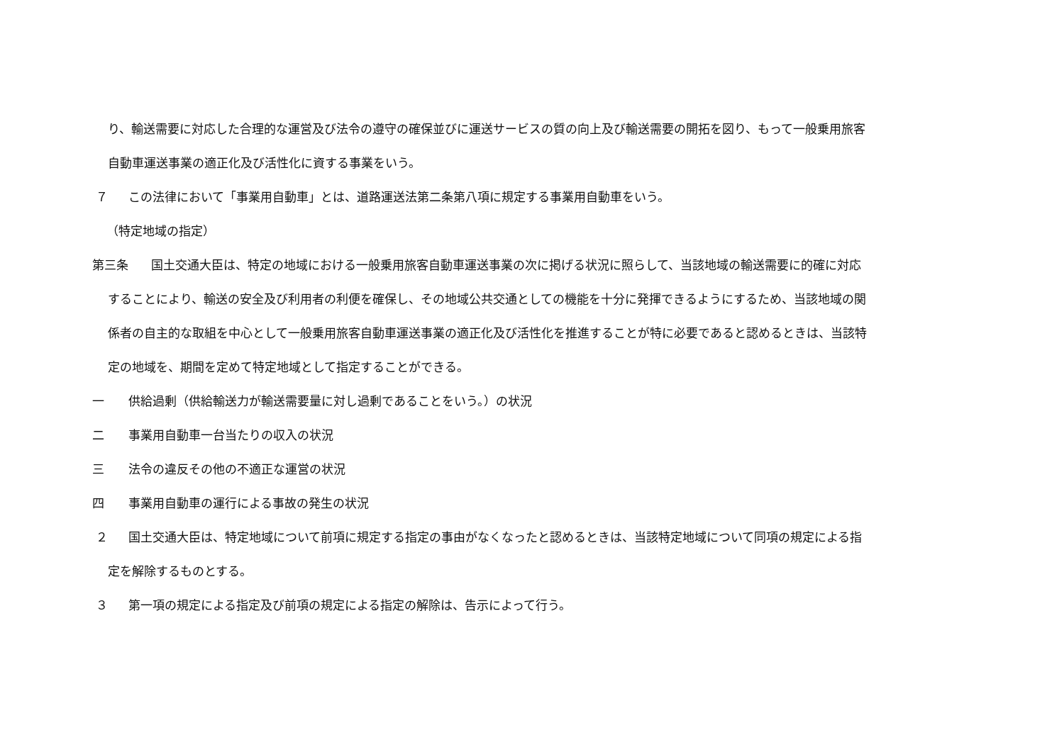り、輸送需要に対応した合理的な運営及び法令の遵守の確保並びに運送サービスの質の向上及び輸送需要の開拓を図り、もって一般乗用旅客
自動車運送事業の適正化及び活性化に資する事業をいう。
７ この法律において「事業用自動車」とは、道路運送法第二条第八項に規定する事業用自動車をいう。
（特定地域の指定）
第三条 国土交通大臣は、特定の地域における一般乗用旅客自動車運送事業の次に掲げる状況に照らして、当該地域の輸送需要に的確に対応
することにより、輸送の安全及び利用者の利便を確保し、その地域公共交通としての機能を十分に発揮できるようにするため、当該地域の関
係者の自主的な取組を中心として一般乗用旅客自動車運送事業の適正化及び活性化を推進することが特に必要であると認めるときは、当該特
定の地域を、期間を定めて特定地域として指定することができる。
一 供給過剰（供給輸送力が輸送需要量に対し過剰であることをいう。）の状況
二 事業用自動車一台当たりの収入の状況
三 法令の違反その他の不適正な運営の状況
四 事業用自動車の運行による事故の発生の状況
２ 国土交通大臣は、特定地域について前項に規定する指定の事由がなくなったと認めるときは、当該特定地域について同項の規定による指
定を解除するものとする。
３ 第一項の規定による指定及び前項の規定による指定の解除は、告示によって行う。